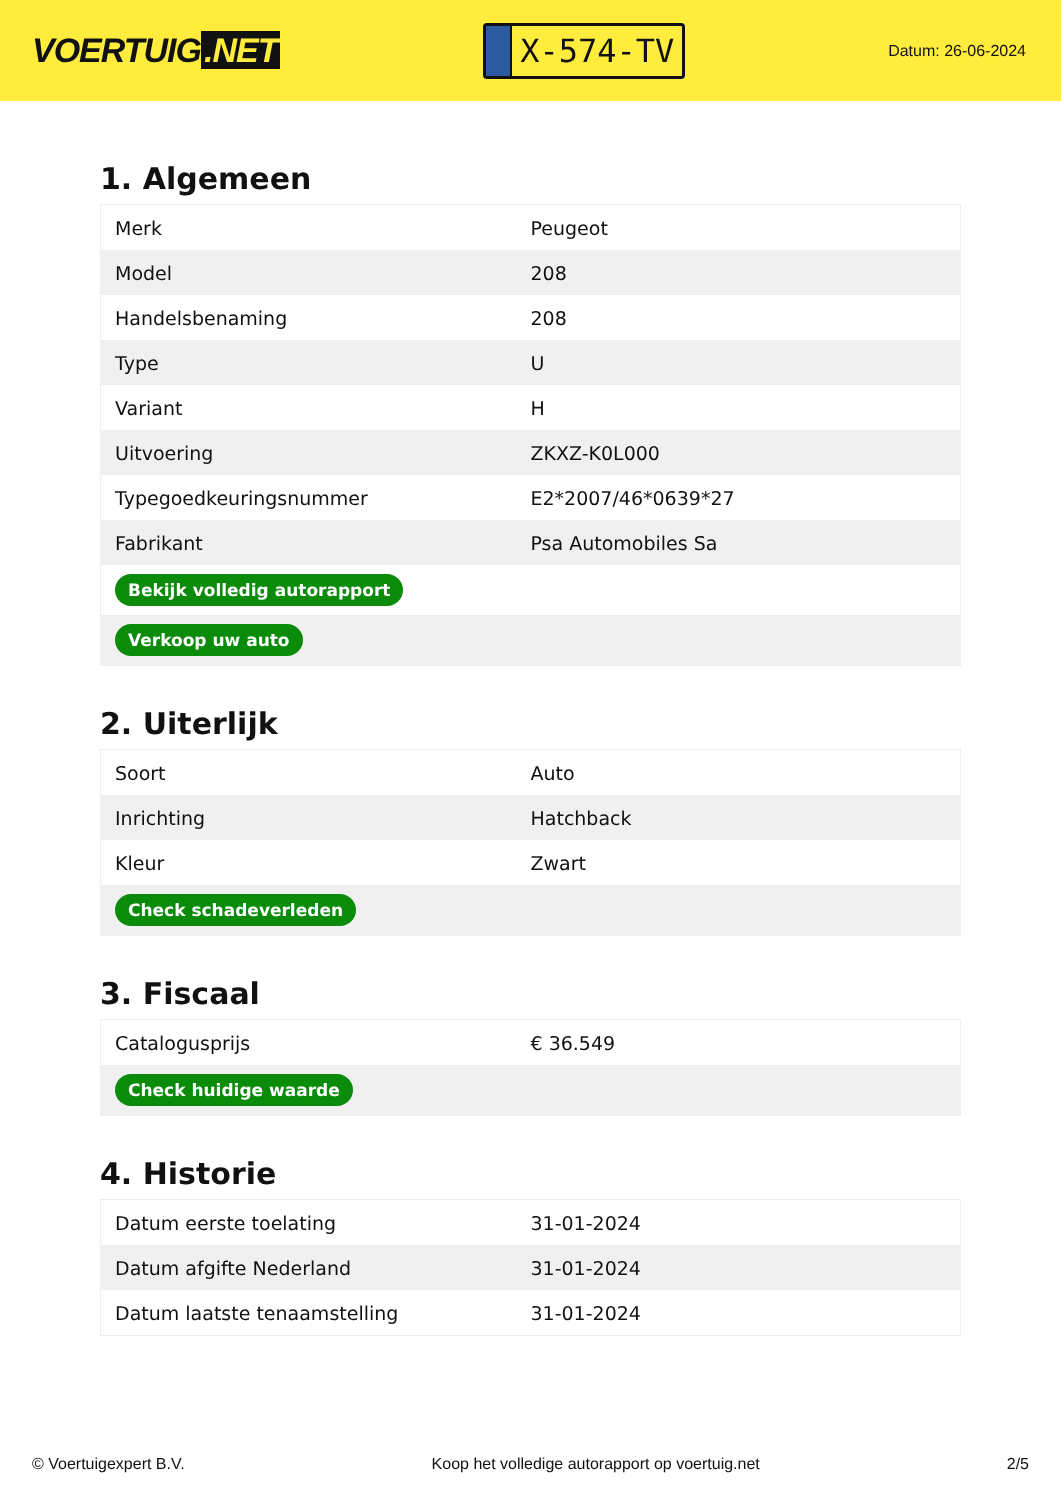VOERTUIG.NET
X-574-TV
Datum: 26-06-2024
1. Algemeen
| Merk | Peugeot |
| Model | 208 |
| Handelsbenaming | 208 |
| Type | U |
| Variant | H |
| Uitvoering | ZKXZ-K0L000 |
| Typegoedkeuringsnummer | E2*2007/46*0639*27 |
| Fabrikant | Psa Automobiles Sa |
| Bekijk volledig autorapport | |
| Verkoop uw auto | |
2. Uiterlijk
| Soort | Auto |
| Inrichting | Hatchback |
| Kleur | Zwart |
| Check schadeverleden | |
3. Fiscaal
| Catalogusprijs | € 36.549 |
| Check huidige waarde | |
4. Historie
| Datum eerste toelating | 31-01-2024 |
| Datum afgifte Nederland | 31-01-2024 |
| Datum laatste tenaamstelling | 31-01-2024 |
© Voertuigexpert B.V. Koop het volledige autorapport op voertuig.net 2/5